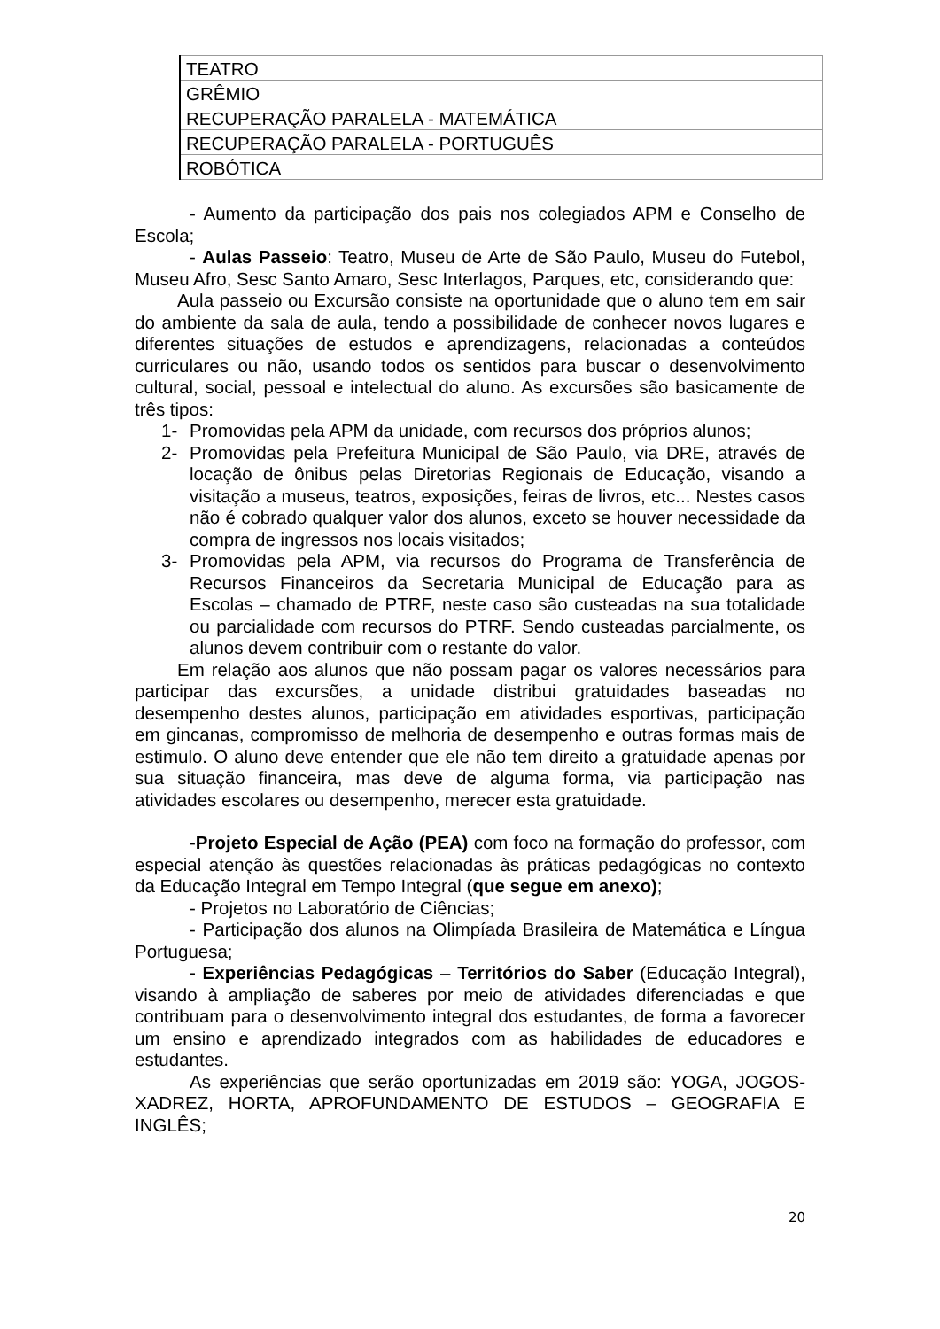| TEATRO |
| GRÊMIO |
| RECUPERAÇÃO PARALELA - MATEMÁTICA |
| RECUPERAÇÃO PARALELA - PORTUGUÊS |
| ROBÓTICA |
- Aumento da participação dos pais nos colegiados APM e Conselho de Escola;
- Aulas Passeio: Teatro, Museu de Arte de São Paulo, Museu do Futebol, Museu Afro, Sesc Santo Amaro, Sesc Interlagos, Parques, etc, considerando que:
Aula passeio ou Excursão consiste na oportunidade que o aluno tem em sair do ambiente da sala de aula, tendo a possibilidade de conhecer novos lugares e diferentes situações de estudos e aprendizagens, relacionadas a conteúdos curriculares ou não, usando todos os sentidos para buscar o desenvolvimento cultural, social, pessoal e intelectual do aluno. As excursões são basicamente de três tipos:
1- Promovidas pela APM da unidade, com recursos dos próprios alunos;
2- Promovidas pela Prefeitura Municipal de São Paulo, via DRE, através de locação de ônibus pelas Diretorias Regionais de Educação, visando a visitação a museus, teatros, exposições, feiras de livros, etc... Nestes casos não é cobrado qualquer valor dos alunos, exceto se houver necessidade da compra de ingressos nos locais visitados;
3- Promovidas pela APM, via recursos do Programa de Transferência de Recursos Financeiros da Secretaria Municipal de Educação para as Escolas – chamado de PTRF, neste caso são custeadas na sua totalidade ou parcialidade com recursos do PTRF. Sendo custeadas parcialmente, os alunos devem contribuir com o restante do valor.
Em relação aos alunos que não possam pagar os valores necessários para participar das excursões, a unidade distribui gratuidades baseadas no desempenho destes alunos, participação em atividades esportivas, participação em gincanas, compromisso de melhoria de desempenho e outras formas mais de estimulo. O aluno deve entender que ele não tem direito a gratuidade apenas por sua situação financeira, mas deve de alguma forma, via participação nas atividades escolares ou desempenho, merecer esta gratuidade.
-Projeto Especial de Ação (PEA) com foco na formação do professor, com especial atenção às questões relacionadas às práticas pedagógicas no contexto da Educação Integral em Tempo Integral (que segue em anexo);
- Projetos no Laboratório de Ciências;
- Participação dos alunos na Olimpíada Brasileira de Matemática e Língua Portuguesa;
- Experiências Pedagógicas – Territórios do Saber (Educação Integral), visando à ampliação de saberes por meio de atividades diferenciadas e que contribuam para o desenvolvimento integral dos estudantes, de forma a favorecer um ensino e aprendizado integrados com as habilidades de educadores e estudantes.
As experiências que serão oportunizadas em 2019 são: YOGA, JOGOS-XADREZ, HORTA, APROFUNDAMENTO DE ESTUDOS – GEOGRAFIA E INGLÊS;
20